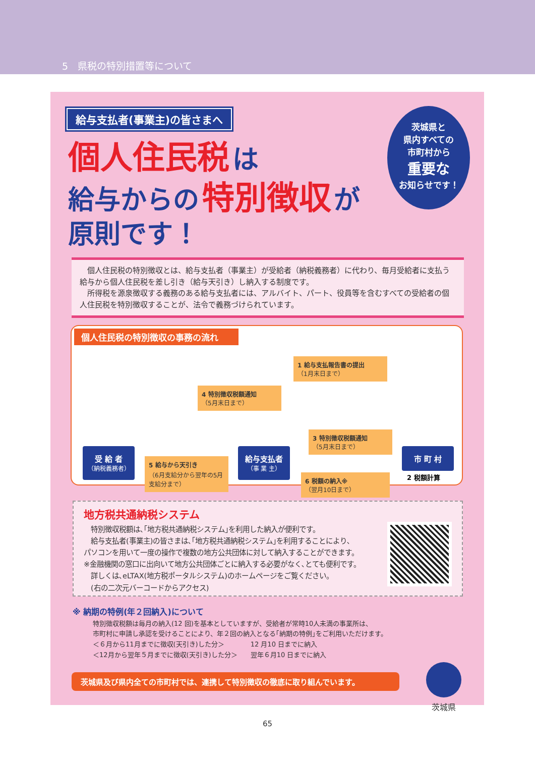5　県税の特別措置等について
給与支払者(事業主)の皆さまへ
個人住民税 は
給与からの 特別徴収 が
原則です！
茨城県と
県内すべての
市町村から
重要な
お知らせです！
　個人住民税の特別徴収とは、給与支払者（事業主）が受給者（納税義務者）に代わり、毎月受給者に支払う給与から個人住民税を差し引き（給与天引き）し納入する制度です。
　所得税を源泉徴収する義務のある給与支払者には、アルバイト、パート、役員等を含むすべての受給者の個人住民税を特別徴収することが、法令で義務づけられています。
個人住民税の特別徴収の事務の流れ
1 給与支払報告書の提出
（1月末日まで）
4 特別徴収税額通知
（5月末日まで）
3 特別徴収税額通知
（5月末日まで）
5 給与から天引き
（6月支給分から翌年の5月支給分まで）
6 税額の納入※
（翌月10日まで）
受 給 者
（納税義務者）
給与支払者
（事 業 主）
市 町 村
2 税額計算
地方税共通納税システム
　特別徴収税額は､｢地方税共通納税システム｣を利用した納入が便利です。
　給与支払者(事業主)の皆さまは､｢地方税共通納税システム｣を利用することにより､
パソコンを用いて一度の操作で複数の地方公共団体に対して納入することができます。
※金融機関の窓口に出向いて地方公共団体ごとに納入する必要がなく､とても便利です。
　詳しくは､eLTAX(地方税ポータルシステム)のホームページをご覧ください。
　(右の二次元バーコードからアクセス)
※ 納期の特例(年２回納入)について
特別徴収税額は毎月の納入(12 回)を基本としていますが、受給者が常時10人未満の事業所は、
市町村に申請し承認を受けることにより、年２回の納入となる｢納期の特例｣をご利用いただけます。
＜６月から11月までに徴収(天引き)した分＞　　　　12 月10 日までに納入
＜12月から翌年５月までに徴収(天引き)した分＞　　翌年６月10 日までに納入
茨城県及び県内全ての市町村では、連携して特別徴収の徹底に取り組んでいます。
茨城県
65